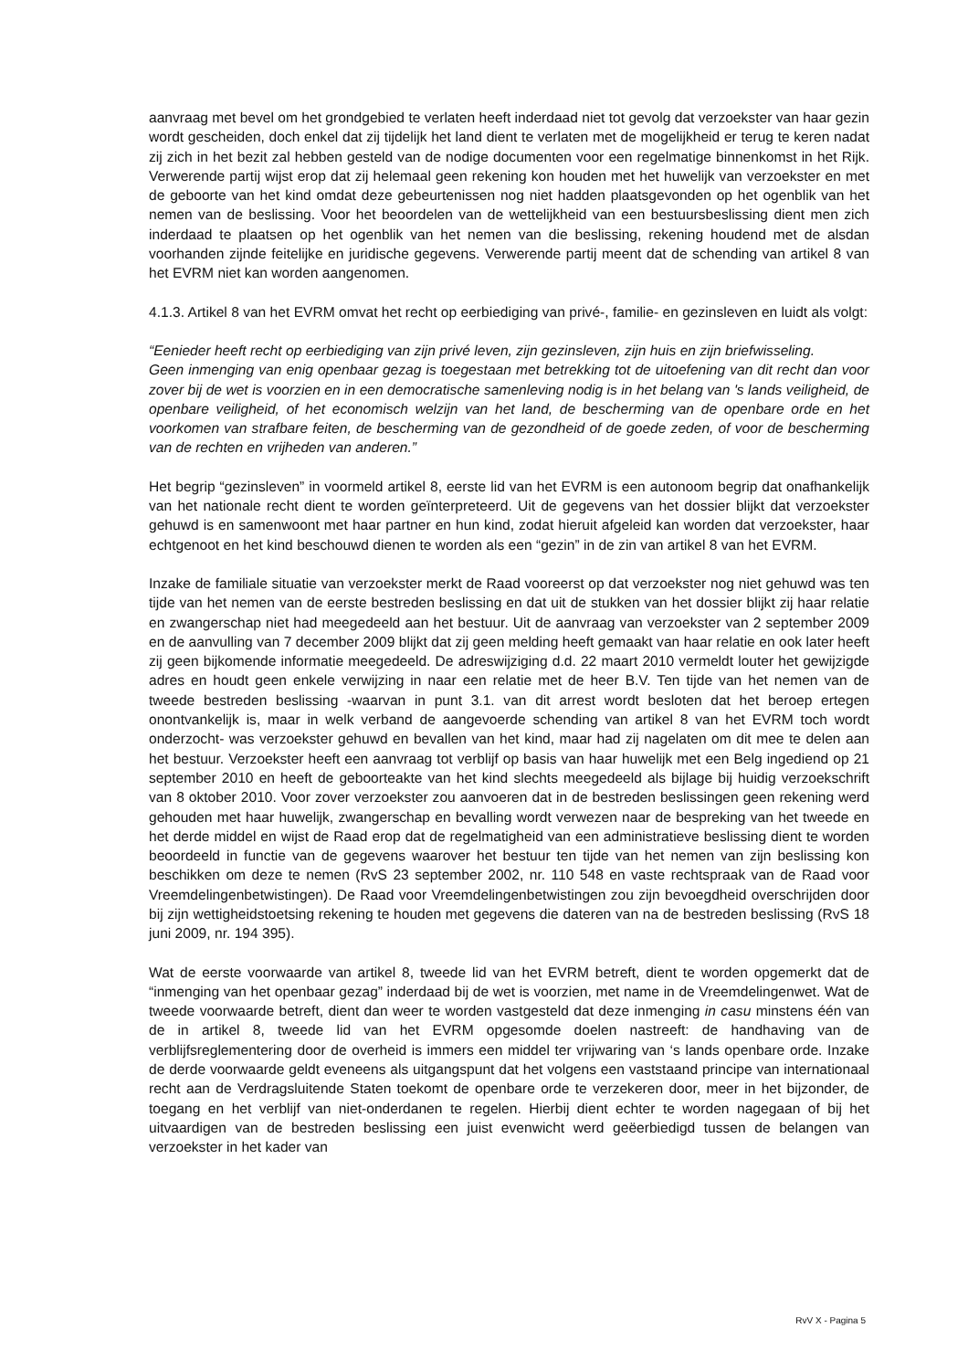aanvraag met bevel om het grondgebied te verlaten heeft inderdaad niet tot gevolg dat verzoekster van haar gezin wordt gescheiden, doch enkel dat zij tijdelijk het land dient te verlaten met de mogelijkheid er terug te keren nadat zij zich in het bezit zal hebben gesteld van de nodige documenten voor een regelmatige binnenkomst in het Rijk. Verwerende partij wijst erop dat zij helemaal geen rekening kon houden met het huwelijk van verzoekster en met de geboorte van het kind omdat deze gebeurtenissen nog niet hadden plaatsgevonden op het ogenblik van het nemen van de beslissing. Voor het beoordelen van de wettelijkheid van een bestuursbeslissing dient men zich inderdaad te plaatsen op het ogenblik van het nemen van die beslissing, rekening houdend met de alsdan voorhanden zijnde feitelijke en juridische gegevens. Verwerende partij meent dat de schending van artikel 8 van het EVRM niet kan worden aangenomen.
4.1.3. Artikel 8 van het EVRM omvat het recht op eerbiediging van privé-, familie- en gezinsleven en luidt als volgt:
“Eenieder heeft recht op eerbiediging van zijn privé leven, zijn gezinsleven, zijn huis en zijn briefwisseling.
Geen inmenging van enig openbaar gezag is toegestaan met betrekking tot de uitoefening van dit recht dan voor zover bij de wet is voorzien en in een democratische samenleving nodig is in het belang van 's lands veiligheid, de openbare veiligheid, of het economisch welzijn van het land, de bescherming van de openbare orde en het voorkomen van strafbare feiten, de bescherming van de gezondheid of de goede zeden, of voor de bescherming van de rechten en vrijheden van anderen.”
Het begrip “gezinsleven” in voormeld artikel 8, eerste lid van het EVRM is een autonoom begrip dat onafhankelijk van het nationale recht dient te worden geïnterpreteerd. Uit de gegevens van het dossier blijkt dat verzoekster gehuwd is en samenwoont met haar partner en hun kind, zodat hieruit afgeleid kan worden dat verzoekster, haar echtgenoot en het kind beschouwd dienen te worden als een “gezin” in de zin van artikel 8 van het EVRM.
Inzake de familiale situatie van verzoekster merkt de Raad vooreerst op dat verzoekster nog niet gehuwd was ten tijde van het nemen van de eerste bestreden beslissing en dat uit de stukken van het dossier blijkt zij haar relatie en zwangerschap niet had meegedeeld aan het bestuur. Uit de aanvraag van verzoekster van 2 september 2009 en de aanvulling van 7 december 2009 blijkt dat zij geen melding heeft gemaakt van haar relatie en ook later heeft zij geen bijkomende informatie meegedeeld. De adreswijziging d.d. 22 maart 2010 vermeldt louter het gewijzigde adres en houdt geen enkele verwijzing in naar een relatie met de heer B.V. Ten tijde van het nemen van de tweede bestreden beslissing -waarvan in punt 3.1. van dit arrest wordt besloten dat het beroep ertegen onontvankelijk is, maar in welk verband de aangevoerde schending van artikel 8 van het EVRM toch wordt onderzocht- was verzoekster gehuwd en bevallen van het kind, maar had zij nagelaten om dit mee te delen aan het bestuur. Verzoekster heeft een aanvraag tot verblijf op basis van haar huwelijk met een Belg ingediend op 21 september 2010 en heeft de geboorteakte van het kind slechts meegedeeld als bijlage bij huidig verzoekschrift van 8 oktober 2010. Voor zover verzoekster zou aanvoeren dat in de bestreden beslissingen geen rekening werd gehouden met haar huwelijk, zwangerschap en bevalling wordt verwezen naar de bespreking van het tweede en het derde middel en wijst de Raad erop dat de regelmatigheid van een administratieve beslissing dient te worden beoordeeld in functie van de gegevens waarover het bestuur ten tijde van het nemen van zijn beslissing kon beschikken om deze te nemen (RvS 23 september 2002, nr. 110 548 en vaste rechtspraak van de Raad voor Vreemdelingenbetwistingen). De Raad voor Vreemdelingenbetwistingen zou zijn bevoegdheid overschrijden door bij zijn wettigheidstoetsing rekening te houden met gegevens die dateren van na de bestreden beslissing (RvS 18 juni 2009, nr. 194 395).
Wat de eerste voorwaarde van artikel 8, tweede lid van het EVRM betreft, dient te worden opgemerkt dat de “inmenging van het openbaar gezag” inderdaad bij de wet is voorzien, met name in de Vreemdelingenwet. Wat de tweede voorwaarde betreft, dient dan weer te worden vastgesteld dat deze inmenging in casu minstens één van de in artikel 8, tweede lid van het EVRM opgesomde doelen nastreeft: de handhaving van de verblijfsreglementering door de overheid is immers een middel ter vrijwaring van ‘s lands openbare orde. Inzake de derde voorwaarde geldt eveneens als uitgangspunt dat het volgens een vaststaand principe van internationaal recht aan de Verdragsluitende Staten toekomt de openbare orde te verzekeren door, meer in het bijzonder, de toegang en het verblijf van niet-onderdanen te regelen. Hierbij dient echter te worden nagegaan of bij het uitvaardigen van de bestreden beslissing een juist evenwicht werd geëerbiedigd tussen de belangen van verzoekster in het kader van
RvV X - Pagina 5